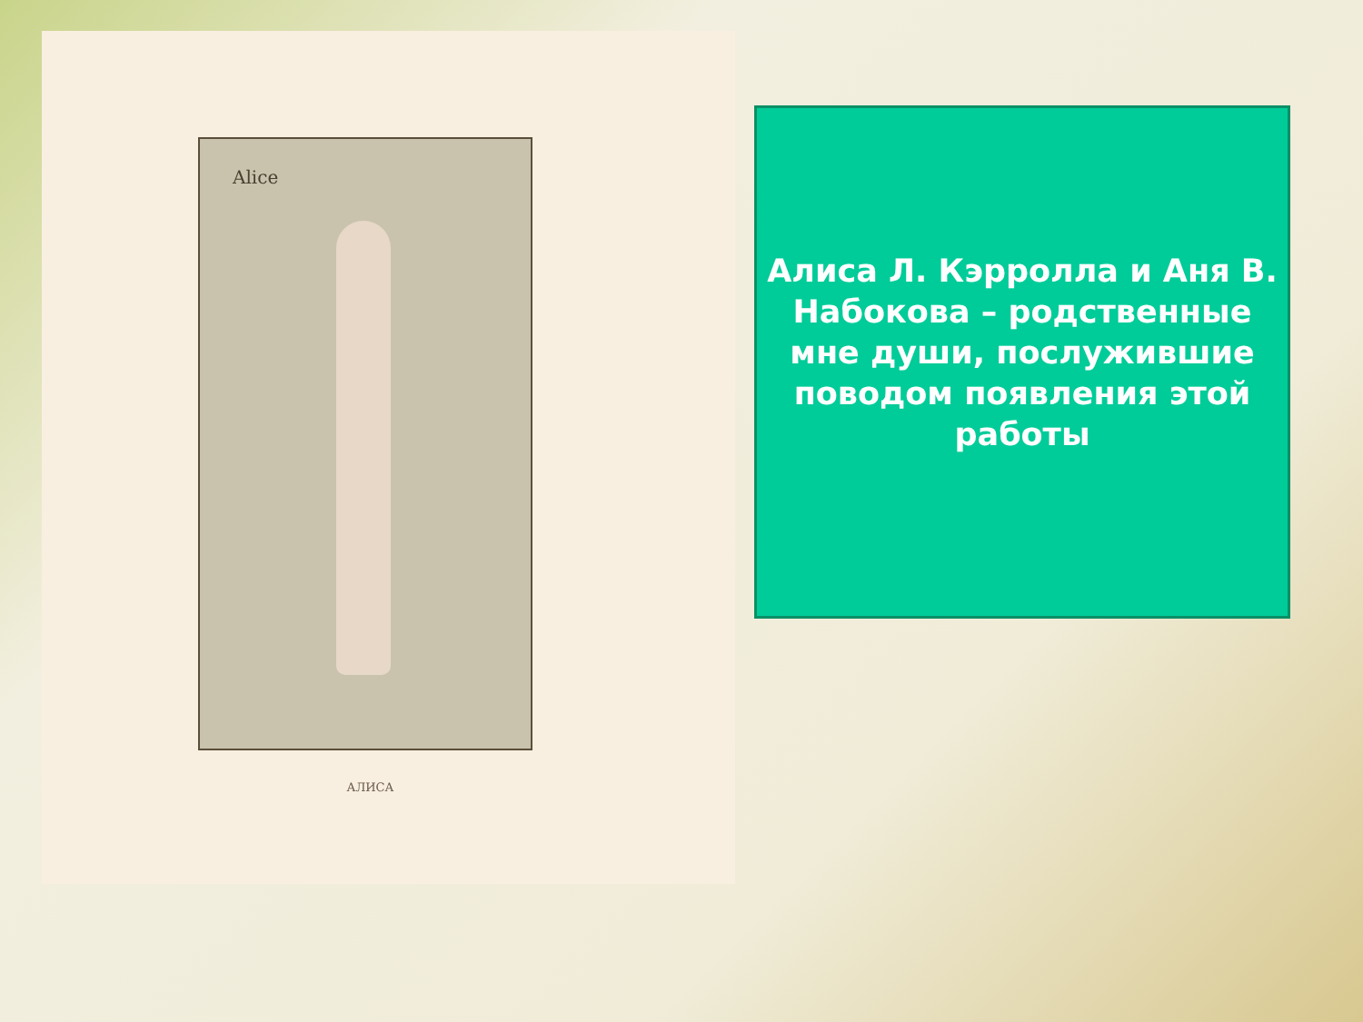Alice
АЛИСА
Алиса Л. Кэрролла и Аня В. Набокова – родственные мне души, послужившие поводом появления этой работы